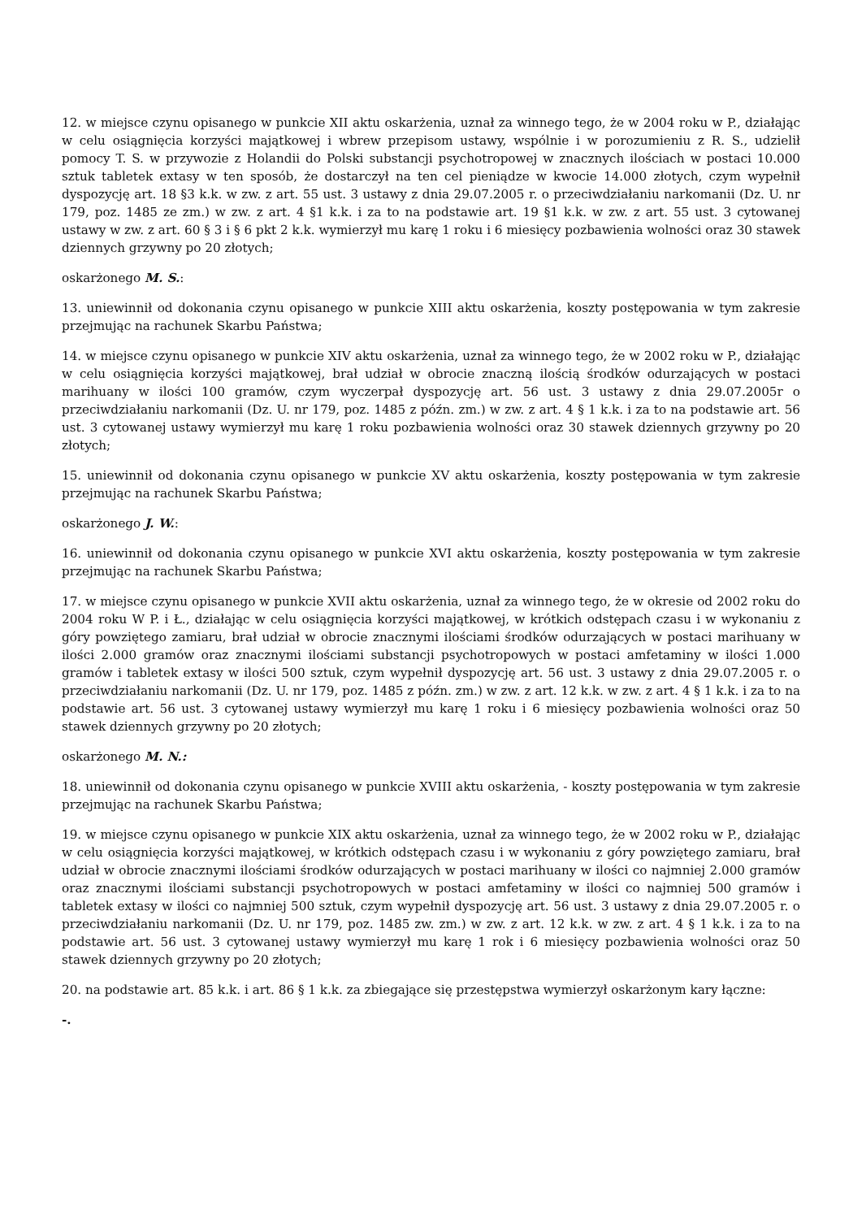12. w miejsce czynu opisanego w punkcie XII aktu oskarżenia, uznał za winnego tego, że w 2004 roku w P., działając w celu osiągnięcia korzyści majątkowej i wbrew przepisom ustawy, wspólnie i w porozumieniu z R. S., udzielił pomocy T. S. w przywozie z Holandii do Polski substancji psychotropowej w znacznych ilościach w postaci 10.000 sztuk tabletek extasy w ten sposób, że dostarczył na ten cel pieniądze w kwocie 14.000 złotych, czym wypełnił dyspozycję art. 18 §3 k.k. w zw. z art. 55 ust. 3 ustawy z dnia 29.07.2005 r. o przeciwdziałaniu narkomanii (Dz. U. nr 179, poz. 1485 ze zm.) w zw. z art. 4 §1 k.k. i za to na podstawie art. 19 §1 k.k. w zw. z art. 55 ust. 3 cytowanej ustawy w zw. z art. 60 § 3 i § 6 pkt 2 k.k. wymierzył mu karę 1 roku i 6 miesięcy pozbawienia wolności oraz 30 stawek dziennych grzywny po 20 złotych;
oskarżonego M. S.:
13. uniewinnił od dokonania czynu opisanego w punkcie XIII aktu oskarżenia, koszty postępowania w tym zakresie przejmując na rachunek Skarbu Państwa;
14. w miejsce czynu opisanego w punkcie XIV aktu oskarżenia, uznał za winnego tego, że w 2002 roku w P., działając w celu osiągnięcia korzyści majątkowej, brał udział w obrocie znaczną ilością środków odurzających w postaci marihuany w ilości 100 gramów, czym wyczerpał dyspozycję art. 56 ust. 3 ustawy z dnia 29.07.2005r o przeciwdziałaniu narkomanii (Dz. U. nr 179, poz. 1485 z późn. zm.) w zw. z art. 4 § 1 k.k. i za to na podstawie art. 56 ust. 3 cytowanej ustawy wymierzył mu karę 1 roku pozbawienia wolności oraz 30 stawek dziennych grzywny po 20 złotych;
15. uniewinnił od dokonania czynu opisanego w punkcie XV aktu oskarżenia, koszty postępowania w tym zakresie przejmując na rachunek Skarbu Państwa;
oskarżonego J. W.:
16. uniewinnił od dokonania czynu opisanego w punkcie XVI aktu oskarżenia, koszty postępowania w tym zakresie przejmując na rachunek Skarbu Państwa;
17. w miejsce czynu opisanego w punkcie XVII aktu oskarżenia, uznał za winnego tego, że w okresie od 2002 roku do 2004 roku W P. i Ł., działając w celu osiągnięcia korzyści majątkowej, w krótkich odstępach czasu i w wykonaniu z góry powziętego zamiaru, brał udział w obrocie znacznymi ilościami środków odurzających w postaci marihuany w ilości 2.000 gramów oraz znacznymi ilościami substancji psychotropowych w postaci amfetaminy w ilości 1.000 gramów i tabletek extasy w ilości 500 sztuk, czym wypełnił dyspozycję art. 56 ust. 3 ustawy z dnia 29.07.2005 r. o przeciwdziałaniu narkomanii (Dz. U. nr 179, poz. 1485 z późn. zm.) w zw. z art. 12 k.k. w zw. z art. 4 § 1 k.k. i za to na podstawie art. 56 ust. 3 cytowanej ustawy wymierzył mu karę 1 roku i 6 miesięcy pozbawienia wolności oraz 50 stawek dziennych grzywny po 20 złotych;
oskarżonego M. N.:
18. uniewinnił od dokonania czynu opisanego w punkcie XVIII aktu oskarżenia, - koszty postępowania w tym zakresie przejmując na rachunek Skarbu Państwa;
19. w miejsce czynu opisanego w punkcie XIX aktu oskarżenia, uznał za winnego tego, że w 2002 roku w P., działając w celu osiągnięcia korzyści majątkowej, w krótkich odstępach czasu i w wykonaniu z góry powziętego zamiaru, brał udział w obrocie znacznymi ilościami środków odurzających w postaci marihuany w ilości co najmniej 2.000 gramów oraz znacznymi ilościami substancji psychotropowych w postaci amfetaminy w ilości co najmniej 500 gramów i tabletek extasy w ilości co najmniej 500 sztuk, czym wypełnił dyspozycję art. 56 ust. 3 ustawy z dnia 29.07.2005 r. o przeciwdziałaniu narkomanii (Dz. U. nr 179, poz. 1485 zw. zm.) w zw. z art. 12 k.k. w zw. z art. 4 § 1 k.k. i za to na podstawie art. 56 ust. 3 cytowanej ustawy wymierzył mu karę 1 rok i 6 miesięcy pozbawienia wolności oraz 50 stawek dziennych grzywny po 20 złotych;
20. na podstawie art. 85 k.k. i art. 86 § 1 k.k. za zbiegające się przestępstwa wymierzył oskarżonym kary łączne:
-.